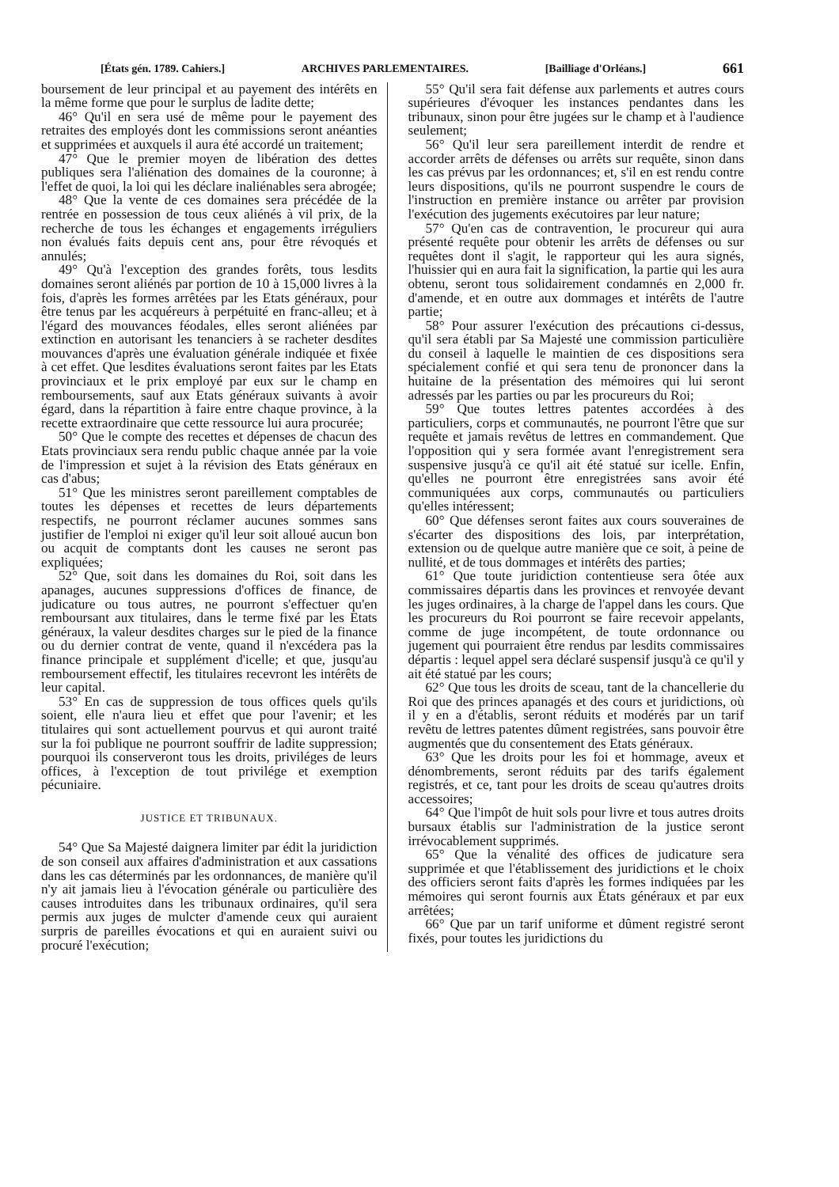[États gén. 1789. Cahiers.] ARCHIVES PARLEMENTAIRES. [Bailliage d'Orléans.] 661
boursement de leur principal et au payement des intérêts en la même forme que pour le surplus de ladite dette;
46° Qu'il en sera usé de même pour le payement des retraites des employés dont les commissions seront anéanties et supprimées et auxquels il aura été accordé un traitement;
47° Que le premier moyen de libération des dettes publiques sera l'aliénation des domaines de la couronne; à l'effet de quoi, la loi qui les déclare inaliénables sera abrogée;
48° Que la vente de ces domaines sera précédée de la rentrée en possession de tous ceux aliénés à vil prix, de la recherche de tous les échanges et engagements irréguliers non évalués faits depuis cent ans, pour être révoqués et annulés;
49° Qu'à l'exception des grandes forêts, tous lesdits domaines seront aliénés par portion de 10 à 15,000 livres à la fois, d'après les formes arrêtées par les Etats généraux, pour être tenus par les acquéreurs à perpétuité en franc-alleu; et à l'égard des mouvances féodales, elles seront aliénées par extinction en autorisant les tenanciers à se racheter desdites mouvances d'après une évaluation générale indiquée et fixée à cet effet. Que lesdites évaluations seront faites par les Etats provinciaux et le prix employé par eux sur le champ en remboursements, sauf aux Etats généraux suivants à avoir égard, dans la répartition à faire entre chaque province, à la recette extraordinaire que cette ressource lui aura procurée;
50° Que le compte des recettes et dépenses de chacun des Etats provinciaux sera rendu public chaque année par la voie de l'impression et sujet à la révision des Etats généraux en cas d'abus;
51° Que les ministres seront pareillement comptables de toutes les dépenses et recettes de leurs départements respectifs, ne pourront réclamer aucunes sommes sans justifier de l'emploi ni exiger qu'il leur soit alloué aucun bon ou acquit de comptants dont les causes ne seront pas expliquées;
52° Que, soit dans les domaines du Roi, soit dans les apanages, aucunes suppressions d'offices de finance, de judicature ou tous autres, ne pourront s'effectuer qu'en remboursant aux titulaires, dans le terme fixé par les Etats généraux, la valeur desdites charges sur le pied de la finance ou du dernier contrat de vente, quand il n'excédera pas la finance principale et supplément d'icelle; et que, jusqu'au remboursement effectif, les titulaires recevront les intérêts de leur capital.
53° En cas de suppression de tous offices quels qu'ils soient, elle n'aura lieu et effet que pour l'avenir; et les titulaires qui sont actuellement pourvus et qui auront traité sur la foi publique ne pourront souffrir de ladite suppression; pourquoi ils conserveront tous les droits, priviléges de leurs offices, à l'exception de tout privilége et exemption pécuniaire.
JUSTICE ET TRIBUNAUX.
54° Que Sa Majesté daignera limiter par édit la juridiction de son conseil aux affaires d'administration et aux cassations dans les cas déterminés par les ordonnances, de manière qu'il n'y ait jamais lieu à l'évocation générale ou particulière des causes introduites dans les tribunaux ordinaires, qu'il sera permis aux juges de mulcter d'amende ceux qui auraient surpris de pareilles évocations et qui en auraient suivi ou procuré l'exécution;
55° Qu'il sera fait défense aux parlements et autres cours supérieures d'évoquer les instances pendantes dans les tribunaux, sinon pour être jugées sur le champ et à l'audience seulement;
56° Qu'il leur sera pareillement interdit de rendre et accorder arrêts de défenses ou arrêts sur requête, sinon dans les cas prévus par les ordonnances; et, s'il en est rendu contre leurs dispositions, qu'ils ne pourront suspendre le cours de l'instruction en première instance ou arrêter par provision l'exécution des jugements exécutoires par leur nature;
57° Qu'en cas de contravention, le procureur qui aura présenté requête pour obtenir les arrêts de défenses ou sur requêtes dont il s'agit, le rapporteur qui les aura signés, l'huissier qui en aura fait la signification, la partie qui les aura obtenu, seront tous solidairement condamnés en 2,000 fr. d'amende, et en outre aux dommages et intérêts de l'autre partie;
58° Pour assurer l'exécution des précautions ci-dessus, qu'il sera établi par Sa Majesté une commission particulière du conseil à laquelle le maintien de ces dispositions sera spécialement confié et qui sera tenu de prononcer dans la huitaine de la présentation des mémoires qui lui seront adressés par les parties ou par les procureurs du Roi;
59° Que toutes lettres patentes accordées à des particuliers, corps et communautés, ne pourront l'être que sur requête et jamais revêtus de lettres en commandement. Que l'opposition qui y sera formée avant l'enregistrement sera suspensive jusqu'à ce qu'il ait été statué sur icelle. Enfin, qu'elles ne pourront être enregistrées sans avoir été communiquées aux corps, communautés ou particuliers qu'elles intéressent;
60° Que défenses seront faites aux cours souveraines de s'écarter des dispositions des lois, par interprétation, extension ou de quelque autre manière que ce soit, à peine de nullité, et de tous dommages et intérêts des parties;
61° Que toute juridiction contentieuse sera ôtée aux commissaires départis dans les provinces et renvoyée devant les juges ordinaires, à la charge de l'appel dans les cours. Que les procureurs du Roi pourront se faire recevoir appelants, comme de juge incompétent, de toute ordonnance ou jugement qui pourraient être rendus par lesdits commissaires départis : lequel appel sera déclaré suspensif jusqu'à ce qu'il y ait été statué par les cours;
62° Que tous les droits de sceau, tant de la chancellerie du Roi que des princes apanagés et des cours et juridictions, où il y en a d'établis, seront réduits et modérés par un tarif revêtu de lettres patentes dûment registrées, sans pouvoir être augmentés que du consentement des Etats généraux.
63° Que les droits pour les foi et hommage, aveux et dénombrements, seront réduits par des tarifs également registrés, et ce, tant pour les droits de sceau qu'autres droits accessoires;
64° Que l'impôt de huit sols pour livre et tous autres droits bursaux établis sur l'administration de la justice seront irrévocablement supprimés.
65° Que la vénalité des offices de judicature sera supprimée et que l'établissement des juridictions et le choix des officiers seront faits d'après les formes indiquées par les mémoires qui seront fournis aux États généraux et par eux arrêtées;
66° Que par un tarif uniforme et dûment registré seront fixés, pour toutes les juridictions du